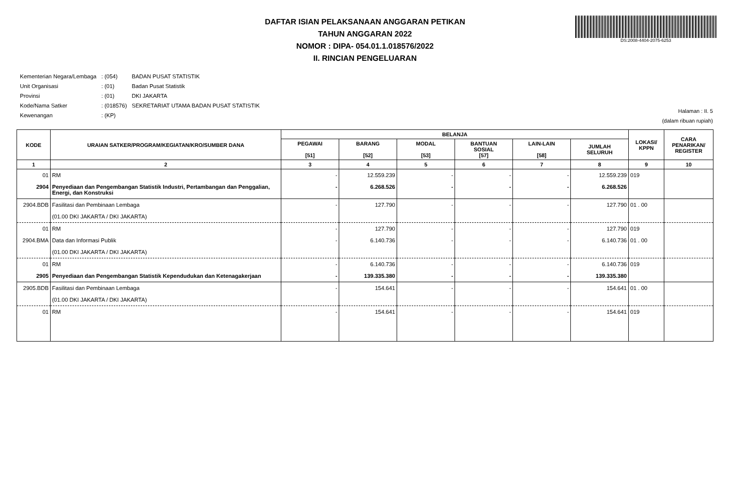DS:2008-4404-2075-6253
DAFTAR ISIAN PELAKSANAAN ANGGARAN PETIKAN
TAHUN ANGGARAN 2022
NOMOR : DIPA- 054.01.1.018576/2022
II. RINCIAN PENGELUARAN
| Kementerian Negara/Lembaga | : (054) | BADAN PUSAT STATISTIK |
| Unit Organisasi | : (01) | Badan Pusat Statistik |
| Provinsi | : (01) | DKI JAKARTA |
| Kode/Nama Satker | : (018576) | SEKRETARIAT UTAMA BADAN PUSAT STATISTIK |
| Kewenangan | : (KP) | |
Halaman : II. 5
(dalam ribuan rupiah)
| KODE | URAIAN SATKER/PROGRAM/KEGIATAN/KRO/SUMBER DANA | BELANJA | | | | | | LOKASI/ KPPN | CARA PENARIKAN/ REGISTER |
| --- | --- | --- | --- | --- | --- | --- | --- | --- | --- |
| | | PEGAWAI [51] | BARANG [52] | MODAL [53] | BANTUAN SOSIAL [57] | LAIN-LAIN [58] | JUMLAH SELURUH | | |
| 1 | 2 | 3 | 4 | 5 | 6 | 7 | 8 | 9 | 10 |
| 01 | RM | - | 12.559.239 | - | - | - | 12.559.239 | 019 | |
| 2904 | Penyediaan dan Pengembangan Statistik Industri, Pertambangan dan Penggalian, Energi, dan Konstruksi | - | 6.268.526 | - | - | - | 6.268.526 | | |
| 2904.BDB | Fasilitasi dan Pembinaan Lembaga (01.00 DKI JAKARTA / DKI JAKARTA) | - | 127.790 | - | - | - | 127.790 | 01 . 00 | |
| 01 | RM | - | 127.790 | - | - | - | 127.790 | 019 | |
| 2904.BMA | Data dan Informasi Publik (01.00 DKI JAKARTA / DKI JAKARTA) | - | 6.140.736 | - | - | - | 6.140.736 | 01 . 00 | |
| 01 | RM | - | 6.140.736 | - | - | - | 6.140.736 | 019 | |
| 2905 | Penyediaan dan Pengembangan Statistik Kependudukan dan Ketenagakerjaan | - | 139.335.380 | - | - | - | 139.335.380 | | |
| 2905.BDB | Fasilitasi dan Pembinaan Lembaga (01.00 DKI JAKARTA / DKI JAKARTA) | - | 154.641 | - | - | - | 154.641 | 01 . 00 | |
| 01 | RM | - | 154.641 | - | - | - | 154.641 | 019 | |